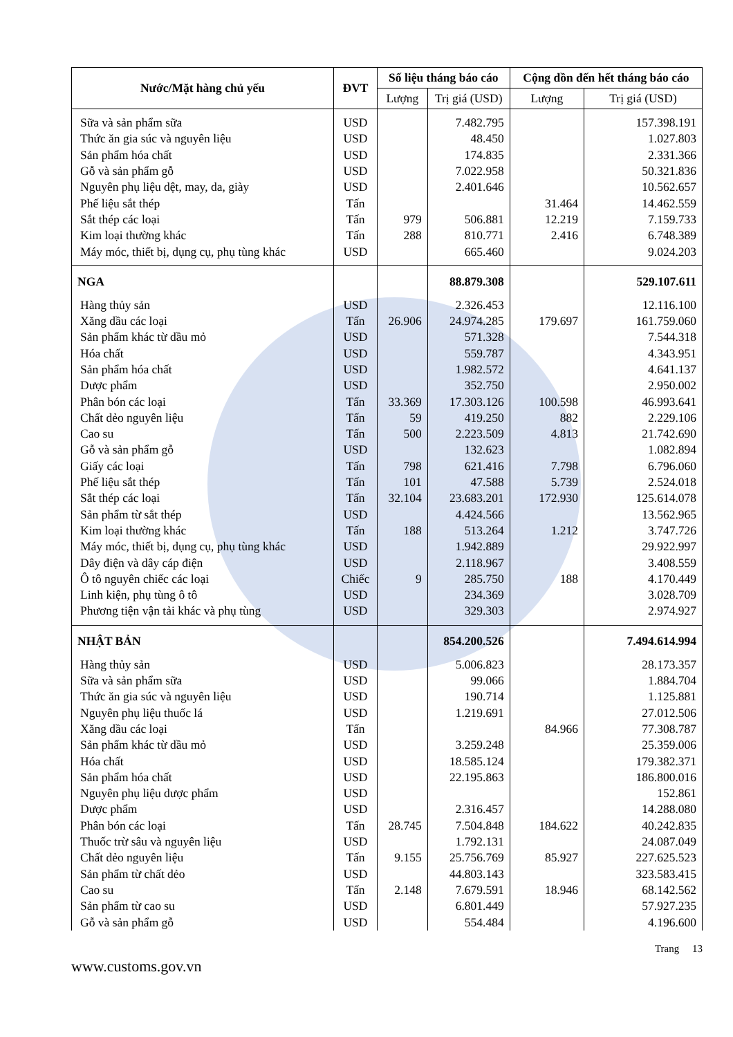| Nước/Mặt hàng chủ yếu | ĐVT | Số liệu tháng báo cáo | | Cộng dồn đến hết tháng báo cáo | |
| --- | --- | --- | --- | --- | --- |
| | | Lượng | Trị giá (USD) | Lượng | Trị giá (USD) |
| Sữa và sản phẩm sữa | USD | | 7.482.795 | | 157.398.191 |
| Thức ăn gia súc và nguyên liệu | USD | | 48.450 | | 1.027.803 |
| Sản phẩm hóa chất | USD | | 174.835 | | 2.331.366 |
| Gỗ và sản phẩm gỗ | USD | | 7.022.958 | | 50.321.836 |
| Nguyên phụ liệu dệt, may, da, giày | USD | | 2.401.646 | | 10.562.657 |
| Phế liệu sắt thép | Tấn | | | 31.464 | 14.462.559 |
| Sắt thép các loại | Tấn | 979 | 506.881 | 12.219 | 7.159.733 |
| Kim loại thường khác | Tấn | 288 | 810.771 | 2.416 | 6.748.389 |
| Máy móc, thiết bị, dụng cụ, phụ tùng khác | USD | | 665.460 | | 9.024.203 |
| NGA | | | 88.879.308 | | 529.107.611 |
| Hàng thủy sản | USD | | 2.326.453 | | 12.116.100 |
| Xăng dầu các loại | Tấn | 26.906 | 24.974.285 | 179.697 | 161.759.060 |
| Sản phẩm khác từ dầu mỏ | USD | | 571.328 | | 7.544.318 |
| Hóa chất | USD | | 559.787 | | 4.343.951 |
| Sản phẩm hóa chất | USD | | 1.982.572 | | 4.641.137 |
| Dược phẩm | USD | | 352.750 | | 2.950.002 |
| Phân bón các loại | Tấn | 33.369 | 17.303.126 | 100.598 | 46.993.641 |
| Chất dẻo nguyên liệu | Tấn | 59 | 419.250 | 882 | 2.229.106 |
| Cao su | Tấn | 500 | 2.223.509 | 4.813 | 21.742.690 |
| Gỗ và sản phẩm gỗ | USD | | 132.623 | | 1.082.894 |
| Giấy các loại | Tấn | 798 | 621.416 | 7.798 | 6.796.060 |
| Phế liệu sắt thép | Tấn | 101 | 47.588 | 5.739 | 2.524.018 |
| Sắt thép các loại | Tấn | 32.104 | 23.683.201 | 172.930 | 125.614.078 |
| Sản phẩm từ sắt thép | USD | | 4.424.566 | | 13.562.965 |
| Kim loại thường khác | Tấn | 188 | 513.264 | 1.212 | 3.747.726 |
| Máy móc, thiết bị, dụng cụ, phụ tùng khác | USD | | 1.942.889 | | 29.922.997 |
| Dây điện và dây cáp điện | USD | | 2.118.967 | | 3.408.559 |
| Ô tô nguyên chiếc các loại | Chiếc | 9 | 285.750 | 188 | 4.170.449 |
| Linh kiện, phụ tùng ô tô | USD | | 234.369 | | 3.028.709 |
| Phương tiện vận tải khác và phụ tùng | USD | | 329.303 | | 2.974.927 |
| NHẬT BẢN | | | 854.200.526 | | 7.494.614.994 |
| Hàng thủy sản | USD | | 5.006.823 | | 28.173.357 |
| Sữa và sản phẩm sữa | USD | | 99.066 | | 1.884.704 |
| Thức ăn gia súc và nguyên liệu | USD | | 190.714 | | 1.125.881 |
| Nguyên phụ liệu thuốc lá | USD | | 1.219.691 | | 27.012.506 |
| Xăng dầu các loại | Tấn | | | 84.966 | 77.308.787 |
| Sản phẩm khác từ dầu mỏ | USD | | 3.259.248 | | 25.359.006 |
| Hóa chất | USD | | 18.585.124 | | 179.382.371 |
| Sản phẩm hóa chất | USD | | 22.195.863 | | 186.800.016 |
| Nguyên phụ liệu dược phẩm | USD | | | | 152.861 |
| Dược phẩm | USD | | 2.316.457 | | 14.288.080 |
| Phân bón các loại | Tấn | 28.745 | 7.504.848 | 184.622 | 40.242.835 |
| Thuốc trừ sâu và nguyên liệu | USD | | 1.792.131 | | 24.087.049 |
| Chất dẻo nguyên liệu | Tấn | 9.155 | 25.756.769 | 85.927 | 227.625.523 |
| Sản phẩm từ chất dẻo | USD | | 44.803.143 | | 323.583.415 |
| Cao su | Tấn | 2.148 | 7.679.591 | 18.946 | 68.142.562 |
| Sản phẩm từ cao su | USD | | 6.801.449 | | 57.927.235 |
| Gỗ và sản phẩm gỗ | USD | | 554.484 | | 4.196.600 |
Trang 13
www.customs.gov.vn